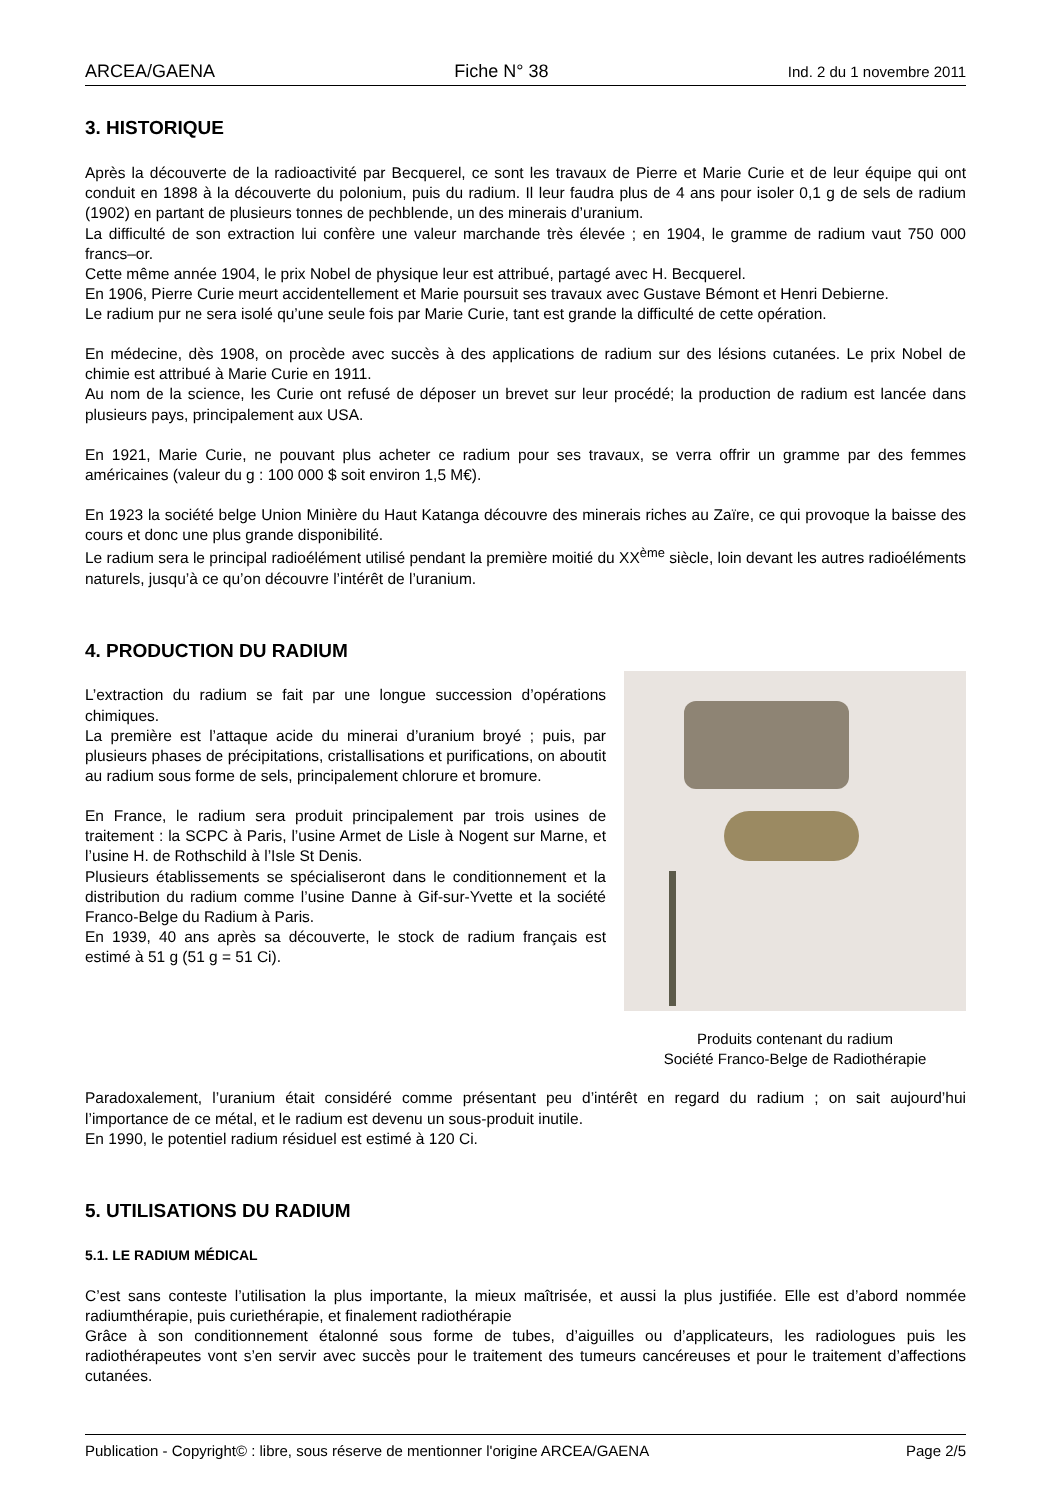ARCEA/GAENA Fiche N° 38 Ind. 2 du 1 novembre 2011
3. HISTORIQUE
Après la découverte de la radioactivité par Becquerel, ce sont les travaux de Pierre et Marie Curie et de leur équipe qui ont conduit en 1898 à la découverte du polonium, puis du radium. Il leur faudra plus de 4 ans pour isoler 0,1 g de sels de radium (1902) en partant de plusieurs tonnes de pechblende, un des minerais d’uranium.
La difficulté de son extraction lui confère une valeur marchande très élevée ; en 1904, le gramme de radium vaut 750 000 francs–or.
Cette même année 1904, le prix Nobel de physique leur est attribué, partagé avec H. Becquerel.
En 1906, Pierre Curie meurt accidentellement et Marie poursuit ses travaux avec Gustave Bémont et Henri Debierne.
Le radium pur ne sera isolé qu’une seule fois par Marie Curie, tant est grande la difficulté de cette opération.
En médecine, dès 1908, on procède avec succès à des applications de radium sur des lésions cutanées. Le prix Nobel de chimie est attribué à Marie Curie en 1911.
Au nom de la science, les Curie ont refusé de déposer un brevet sur leur procédé; la production de radium est lancée dans plusieurs pays, principalement aux USA.
En 1921, Marie Curie, ne pouvant plus acheter ce radium pour ses travaux, se verra offrir un gramme par des femmes américaines (valeur du g : 100 000 $ soit environ 1,5 M€).
En 1923 la société belge Union Minière du Haut Katanga découvre des minerais riches au Zaïre, ce qui provoque la baisse des cours et donc une plus grande disponibilité.
Le radium sera le principal radioélément utilisé pendant la première moitié du XX<sup>ème</sup> siècle, loin devant les autres radioéléments naturels, jusqu’à ce qu’on découvre l’intérêt de l’uranium.
4. PRODUCTION DU RADIUM
L’extraction du radium se fait par une longue succession d’opérations chimiques.
La première est l’attaque acide du minerai d’uranium broyé ; puis, par plusieurs phases de précipitations, cristallisations et purifications, on aboutit au radium sous forme de sels, principalement chlorure et bromure.
En France, le radium sera produit principalement par trois usines de traitement : la SCPC à Paris, l’usine Armet de Lisle à Nogent sur Marne, et l’usine H. de Rothschild à l’Isle St Denis.
Plusieurs établissements se spécialiseront dans le conditionnement et la distribution du radium comme l’usine Danne à Gif-sur-Yvette et la société Franco-Belge du Radium à Paris.
En 1939, 40 ans après sa découverte, le stock de radium français est estimé à 51 g (51 g = 51 Ci).
Produits contenant du radium
Société Franco-Belge de Radiothérapie
Paradoxalement, l’uranium était considéré comme présentant peu d’intérêt en regard du radium ; on sait aujourd’hui l’importance de ce métal, et le radium est devenu un sous-produit inutile.
En 1990, le potentiel radium résiduel est estimé à 120 Ci.
5. UTILISATIONS DU RADIUM
5.1. LE RADIUM MÉDICAL
C’est sans conteste l’utilisation la plus importante, la mieux maîtrisée, et aussi la plus justifiée. Elle est d’abord nommée radiumthérapie, puis curiethérapie, et finalement radiothérapie
Grâce à son conditionnement étalonné sous forme de tubes, d’aiguilles ou d’applicateurs, les radiologues puis les radiothérapeutes vont s’en servir avec succès pour le traitement des tumeurs cancéreuses et pour le traitement d’affections cutanées.
Publication - Copyright© : libre, sous réserve de mentionner l'origine ARCEA/GAENA Page 2/5